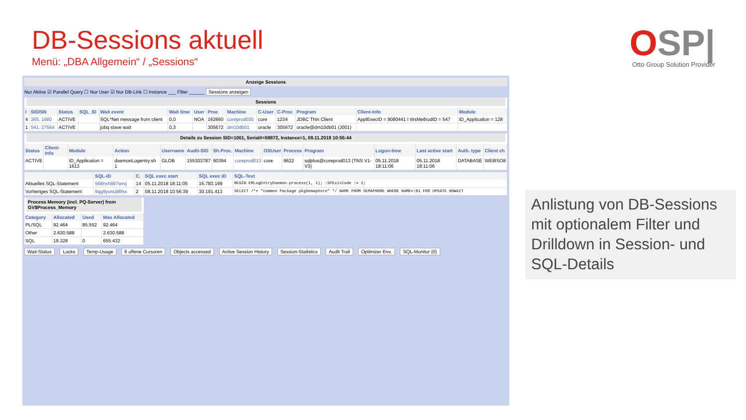DB-Sessions aktuell
Menü: „DBA Allgemein“ / „Sessions“
OSP|
Otto Group Solution Provider
Anzeige Sessions
Nur Aktive ☑ Parallel Query ☐ Nur User ☑ Nur DB-Link ☐ Instance ___ Filter ______ Sessions anzeigen
Sessions
| I | SID/SN | Status | SQL_ID | Wait event | Wait time | User | Proc | Machine | C-User | C-Proc | Program | Client-Info | Module |
| --- | --- | --- | --- | --- | --- | --- | --- | --- | --- | --- | --- | --- | --- |
| 4 | 365, 1680 | ACTIVE | | SQL*Net message from client | 0,0 | NOA | 162660 | coreprod030 | core | 1234 | JDBC Thin Client | ApplExecID = 9080441 I WsMethodID = 547 | ID_Application = 128 |
| 1 | 541, 27564 | ACTIVE | | jobq slave wait | 0,3 | | 305672 | dm10db01 | oracle | 305672 | oracle@dm10db01 (J001) | | |
Details zu Session SID=1001, Serial#=59872, Instance=1, 08.11.2018 10:55:44
| Status | Client-Info | Module | Action | Username | Audit-SID | Sh.Proc. | Machine | OSUser | Process | Program | Logon-time | Last active start | Auth. type | Client ch |
| --- | --- | --- | --- | --- | --- | --- | --- | --- | --- | --- | --- | --- | --- | --- |
| ACTIVE | | ID_Application = 1613 | daemonLogentry.sh 1 | GLOB | 155303787 | 90394 | coreprod013 | core | 9622 | sqlplus@coreprod013 (TNS V1-V3) | 05.11.2018 18:11:06 | 05.11.2018 18:11:06 | DATABASE | WE8ISO8 |
| | SQL-ID | C. | SQL exec start | SQL exec ID | SQL-Text |
| --- | --- | --- | --- | --- | --- |
| Aktuelles SQL-Statement | 568nxh997wrvj | 14 | 05.11.2018 18:11:05 | 16.783.199 | BEGIN EMLogEntryDaemon.process(1, 1); :SPExitCode := 2; |
| Vorheriges SQL-Statement | 9qg9yunu98fss | 2 | 08.11.2018 10:56:39 | 30.191.413 | SELECT /*+ "common Package pkgSemaphore" */ NAME FROM SEMAPHORE WHERE NAME=:B1 FOR UPDATE NOWAIT |
Process Memory (incl. PQ-Server) from GV$Process_Memory
| Category | Allocated | Used | Max Allocated |
| --- | --- | --- | --- |
| PL/SQL | 92.464 | 85.552 | 92.464 |
| Other | 2.630.588 | | 2.630.588 |
| SQL | 19.328 | 0 | 655.432 |
Wait-Status Locks Temp-Usage 6 offene Cursoren Objects accessed Active Session History Session-Statistics Audit Trail Optimizer Env. SQL-Monitor (0)
Anlistung von DB-Sessions mit optionalem Filter und Drilldown in Session- und SQL-Details